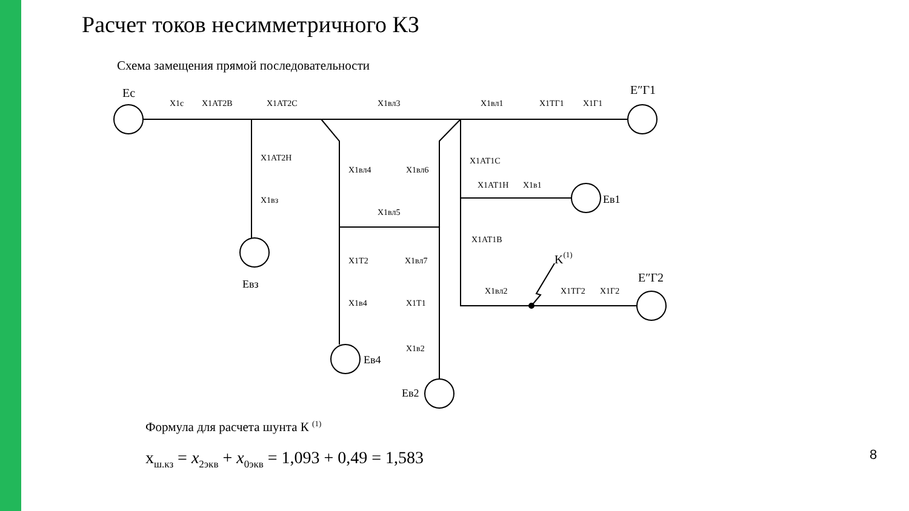Расчет токов несимметричного КЗ
Схема замещения прямой последовательности
Ec
X1c
X1AT2B
X1AT2C
X1вл3
X1вл1
X1ТГ1
X1Г1
E″Г1
X1AT2H
X1вз
Eвз
X1вл4
X1вл6
X1AT1C
X1AT1H
X1в1
Eв1
X1вл5
X1AT1B
K(1)
X1T2
X1вл7
X1вл2
X1ТГ2
X1Г2
E″Г2
X1в4
X1T1
Eв4
X1в2
Eв2
Формула для расчета шунта К <sup>(1)</sup>
x<sub>ш.кз</sub> = x<sub>2экв</sub> + x<sub>0экв</sub> = 1,093 + 0,49 = 1,583
8